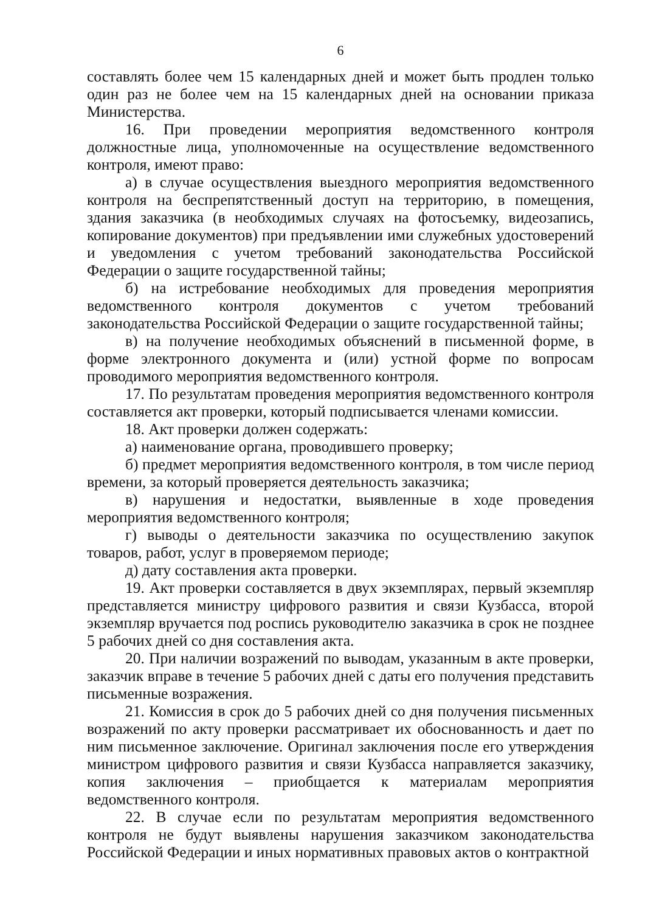6
составлять более чем 15 календарных дней и может быть продлен только один раз не более чем на 15 календарных дней на основании приказа Министерства.
16. При проведении мероприятия ведомственного контроля должностные лица, уполномоченные на осуществление ведомственного контроля, имеют право:
а) в случае осуществления выездного мероприятия ведомственного контроля на беспрепятственный доступ на территорию, в помещения, здания заказчика (в необходимых случаях на фотосъемку, видеозапись, копирование документов) при предъявлении ими служебных удостоверений и уведомления с учетом требований законодательства Российской Федерации о защите государственной тайны;
б) на истребование необходимых для проведения мероприятия ведомственного контроля документов с учетом требований законодательства Российской Федерации о защите государственной тайны;
в) на получение необходимых объяснений в письменной форме, в форме электронного документа и (или) устной форме по вопросам проводимого мероприятия ведомственного контроля.
17. По результатам проведения мероприятия ведомственного контроля составляется акт проверки, который подписывается членами комиссии.
18. Акт проверки должен содержать:
а) наименование органа, проводившего проверку;
б) предмет мероприятия ведомственного контроля, в том числе период времени, за который проверяется деятельность заказчика;
в) нарушения и недостатки, выявленные в ходе проведения мероприятия ведомственного контроля;
г) выводы о деятельности заказчика по осуществлению закупок товаров, работ, услуг в проверяемом периоде;
д) дату составления акта проверки.
19. Акт проверки составляется в двух экземплярах, первый экземпляр представляется министру цифрового развития и связи Кузбасса, второй экземпляр вручается под роспись руководителю заказчика в срок не позднее 5 рабочих дней со дня составления акта.
20. При наличии возражений по выводам, указанным в акте проверки, заказчик вправе в течение 5 рабочих дней с даты его получения представить письменные возражения.
21. Комиссия в срок до 5 рабочих дней со дня получения письменных возражений по акту проверки рассматривает их обоснованность и дает по ним письменное заключение. Оригинал заключения после его утверждения министром цифрового развития и связи Кузбасса направляется заказчику, копия заключения – приобщается к материалам мероприятия ведомственного контроля.
22. В случае если по результатам мероприятия ведомственного контроля не будут выявлены нарушения заказчиком законодательства Российской Федерации и иных нормативных правовых актов о контрактной